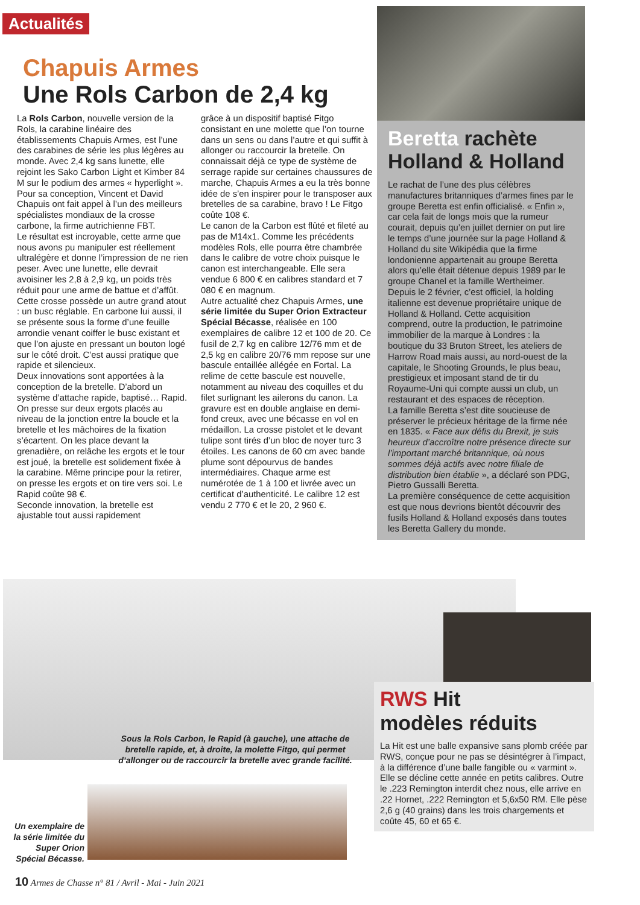Actualités
Chapuis Armes
Une Rols Carbon de 2,4 kg
La Rols Carbon, nouvelle version de la Rols, la carabine linéaire des établissements Chapuis Armes, est l’une des carabines de série les plus légères au monde. Avec 2,4 kg sans lunette, elle rejoint les Sako Carbon Light et Kimber 84 M sur le podium des armes « hyperlight ». Pour sa conception, Vincent et David Chapuis ont fait appel à l’un des meilleurs spécialistes mondiaux de la crosse carbone, la firme autrichienne FBT.
Le résultat est incroyable, cette arme que nous avons pu manipuler est réellement ultralégère et donne l’impression de ne rien peser. Avec une lunette, elle devrait avoisiner les 2,8 à 2,9 kg, un poids très réduit pour une arme de battue et d’affût.
Cette crosse possède un autre grand atout : un busc réglable. En carbone lui aussi, il se présente sous la forme d’une feuille arrondie venant coiffer le busc existant et que l’on ajuste en pressant un bouton logé sur le côté droit. C’est aussi pratique que rapide et silencieux.
Deux innovations sont apportées à la conception de la bretelle. D’abord un système d’attache rapide, baptisé… Rapid. On presse sur deux ergots placés au niveau de la jonction entre la boucle et la bretelle et les mâchoires de la fixation s’écartent. On les place devant la grenadière, on relâche les ergots et le tour est joué, la bretelle est solidement fixée à la carabine. Même principe pour la retirer, on presse les ergots et on tire vers soi. Le Rapid coûte 98 €.
Seconde innovation, la bretelle est ajustable tout aussi rapidement
grâce à un dispositif baptisé Fitgo consistant en une molette que l’on tourne dans un sens ou dans l’autre et qui suffit à allonger ou raccourcir la bretelle. On connaissait déjà ce type de système de serrage rapide sur certaines chaussures de marche, Chapuis Armes a eu la très bonne idée de s’en inspirer pour le transposer aux bretelles de sa carabine, bravo ! Le Fitgo coûte 108 €.
Le canon de la Carbon est flûté et fileté au pas de M14x1. Comme les précédents modèles Rols, elle pourra être chambrée dans le calibre de votre choix puisque le canon est interchangeable. Elle sera vendue 6 800 € en calibres standard et 7 080 € en magnum.
Autre actualité chez Chapuis Armes, une série limitée du Super Orion Extracteur Spécial Bécasse, réalisée en 100 exemplaires de calibre 12 et 100 de 20. Ce fusil de 2,7 kg en calibre 12/76 mm et de 2,5 kg en calibre 20/76 mm repose sur une bascule entaillée allégée en Fortal. La relime de cette bascule est nouvelle, notamment au niveau des coquilles et du filet surlignant les ailerons du canon. La gravure est en double anglaise en demi-fond creux, avec une bécasse en vol en médaillon. La crosse pistolet et le devant tulipe sont tirés d’un bloc de noyer turc 3 étoiles. Les canons de 60 cm avec bande plume sont dépourvus de bandes intermédiaires. Chaque arme est numérotée de 1 à 100 et livrée avec un certificat d’authenticité. Le calibre 12 est vendu 2 770 € et le 20, 2 960 €.
Beretta rachète
Holland & Holland
Le rachat de l’une des plus célèbres manufactures britanniques d’armes fines par le groupe Beretta est enfin officialisé. « Enfin », car cela fait de longs mois que la rumeur courait, depuis qu’en juillet dernier on put lire le temps d’une journée sur la page Holland & Holland du site Wikipédia que la firme londonienne appartenait au groupe Beretta alors qu’elle était détenue depuis 1989 par le groupe Chanel et la famille Wertheimer.
Depuis le 2 février, c’est officiel, la holding italienne est devenue propriétaire unique de Holland & Holland. Cette acquisition comprend, outre la production, le patrimoine immobilier de la marque à Londres : la boutique du 33 Bruton Street, les ateliers de Harrow Road mais aussi, au nord-ouest de la capitale, le Shooting Grounds, le plus beau, prestigieux et imposant stand de tir du Royaume-Uni qui compte aussi un club, un restaurant et des espaces de réception.
La famille Beretta s’est dite soucieuse de préserver le précieux héritage de la firme née en 1835. « Face aux défis du Brexit, je suis heureux d’accroître notre présence directe sur l’important marché britannique, où nous sommes déjà actifs avec notre filiale de distribution bien établie », a déclaré son PDG, Pietro Gussalli Beretta.
La première conséquence de cette acquisition est que nous devrions bientôt découvrir des fusils Holland & Holland exposés dans toutes les Beretta Gallery du monde.
Sous la Rols Carbon, le Rapid (à gauche), une attache de bretelle rapide, et, à droite, la molette Fitgo, qui permet d’allonger ou de raccourcir la bretelle avec grande facilité.
Un exemplaire de la série limitée du Super Orion Spécial Bécasse.
RWS Hit
modèles réduits
La Hit est une balle expansive sans plomb créée par RWS, conçue pour ne pas se désintégrer à l’impact, à la différence d’une balle fangible ou « varmint ». Elle se décline cette année en petits calibres. Outre le .223 Remington interdit chez nous, elle arrive en .22 Hornet, .222 Remington et 5,6x50 RM. Elle pèse 2,6 g (40 grains) dans les trois chargements et coûte 45, 60 et 65 €.
10 Armes de Chasse n° 81 / Avril - Mai - Juin 2021